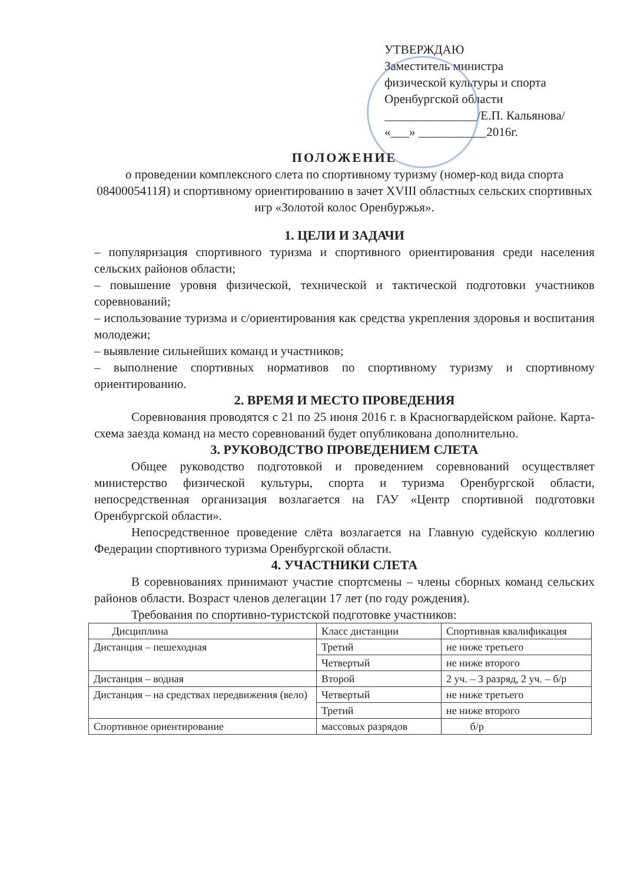УТВЕРЖДАЮ
Заместитель министра
физической культуры и спорта
Оренбургской области
_______________/Е.П. Кальянова/
«___» ___________2016г.
ПОЛОЖЕНИЕ
о проведении комплексного слета по спортивному туризму (номер-код вида спорта 0840005411Я) и спортивному ориентированию в зачет XVIII областных сельских спортивных игр «Золотой колос Оренбуржья».
1. ЦЕЛИ И ЗАДАЧИ
– популяризация спортивного туризма и спортивного ориентирования среди населения сельских районов области;
– повышение уровня физической, технической и тактической подготовки участников соревнований;
– использование туризма и с/ориентирования как средства укрепления здоровья и воспитания молодежи;
– выявление сильнейших команд и участников;
– выполнение спортивных нормативов по спортивному туризму и спортивному ориентированию.
2. ВРЕМЯ И МЕСТО ПРОВЕДЕНИЯ
Соревнования проводятся с 21 по 25 июня 2016 г. в Красногвардейском районе. Карта-схема заезда команд на место соревнований будет опубликована дополнительно.
3. РУКОВОДСТВО ПРОВЕДЕНИЕМ СЛЕТА
Общее руководство подготовкой и проведением соревнований осуществляет министерство физической культуры, спорта и туризма Оренбургской области, непосредственная организация возлагается на ГАУ «Центр спортивной подготовки Оренбургской области».
Непосредственное проведение слёта возлагается на Главную судейскую коллегию Федерации спортивного туризма Оренбургской области.
4. УЧАСТНИКИ СЛЕТА
В соревнованиях принимают участие спортсмены – члены сборных команд сельских районов области. Возраст членов делегации 17 лет (по году рождения).
Требования по спортивно-туристской подготовке участников:
| Дисциплина | Класс дистанции | Спортивная квалификация |
| --- | --- | --- |
| Дистанция – пешеходная | Третий | не ниже третьего |
| | Четвертый | не ниже второго |
| Дистанция – водная | Второй | 2 уч. – 3 разряд, 2 уч. – б/р |
| Дистанция – на средствах передвижения (вело) | Четвертый | не ниже третьего |
| | Третий | не ниже второго |
| Спортивное ориентирование | массовых разрядов | б/р |